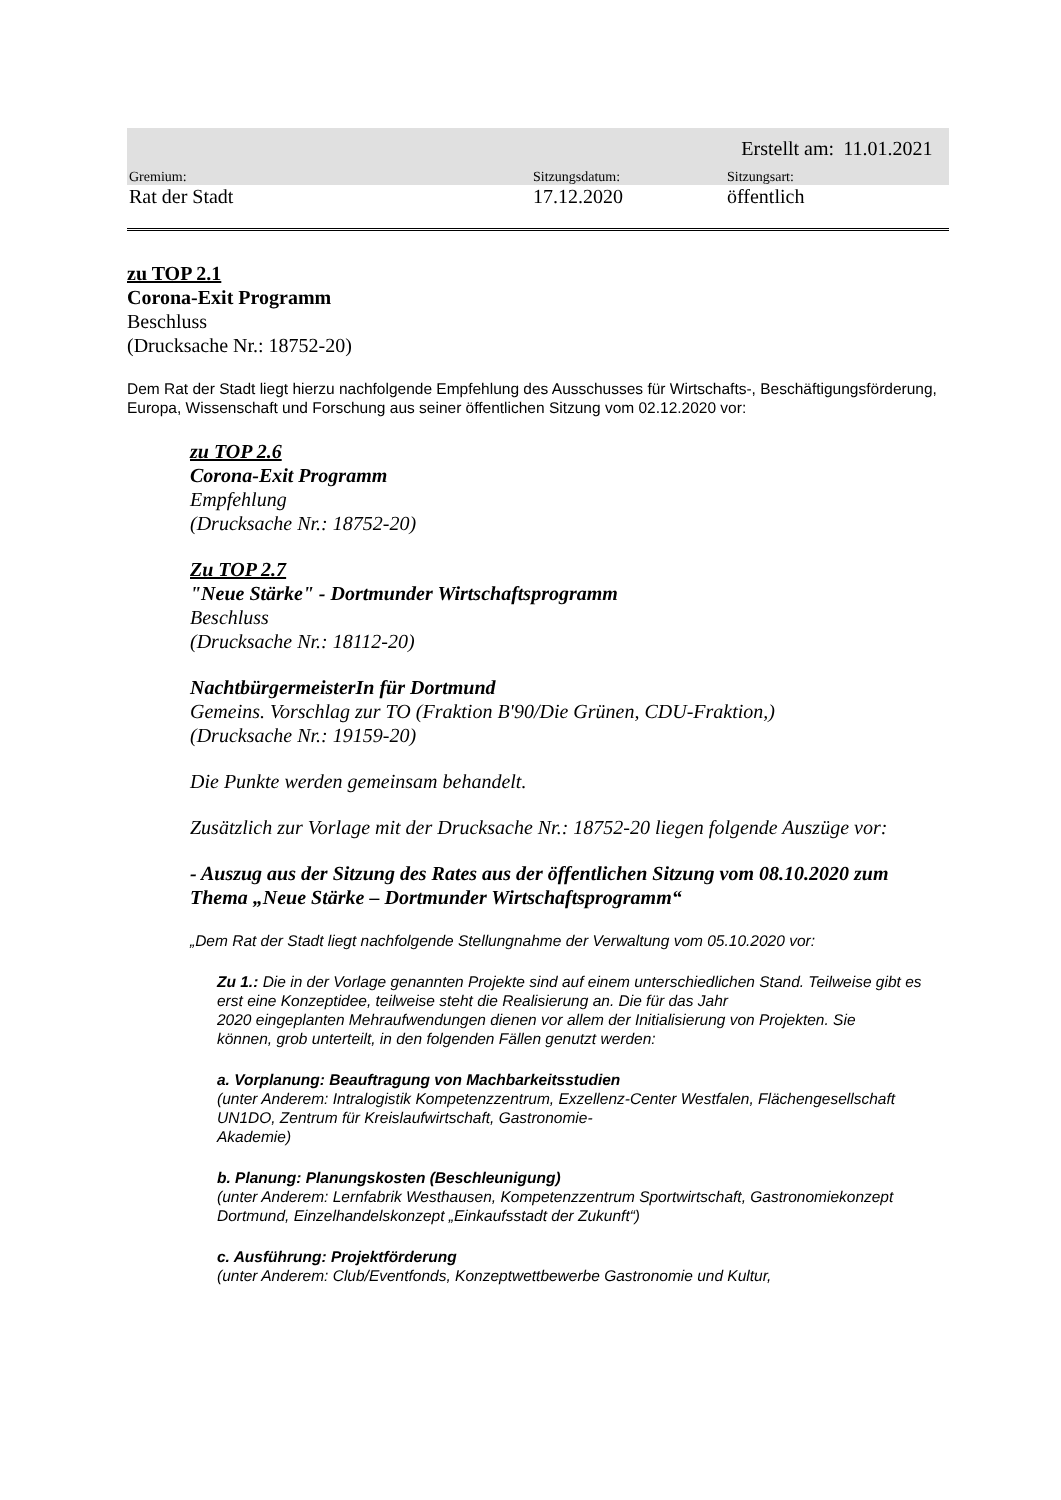| | | Erstellt am: | 11.01.2021 |
| Gremium: | Sitzungsdatum: | Sitzungsart: | |
| Rat der Stadt | 17.12.2020 | öffentlich | |
zu TOP 2.1
Corona-Exit Programm
Beschluss
(Drucksache Nr.: 18752-20)
Dem Rat der Stadt liegt hierzu nachfolgende Empfehlung des Ausschusses für Wirtschafts-, Beschäftigungsförderung, Europa, Wissenschaft und Forschung aus seiner öffentlichen Sitzung vom 02.12.2020 vor:
zu TOP 2.6
Corona-Exit Programm
Empfehlung
(Drucksache Nr.: 18752-20)
Zu TOP 2.7
"Neue Stärke" - Dortmunder Wirtschaftsprogramm
Beschluss
(Drucksache Nr.: 18112-20)
NachtbürgermeisterIn für Dortmund
Gemeins. Vorschlag zur TO (Fraktion B'90/Die Grünen, CDU-Fraktion,)
(Drucksache Nr.: 19159-20)
Die Punkte werden gemeinsam behandelt.
Zusätzlich zur Vorlage mit der Drucksache Nr.: 18752-20 liegen folgende Auszüge vor:
- Auszug aus der Sitzung des Rates aus der öffentlichen Sitzung vom 08.10.2020 zum Thema „Neue Stärke – Dortmunder Wirtschaftsprogramm“
„Dem Rat der Stadt liegt nachfolgende Stellungnahme der Verwaltung vom 05.10.2020 vor:
Zu 1.: Die in der Vorlage genannten Projekte sind auf einem unterschiedlichen Stand. Teilweise gibt es erst eine Konzeptidee, teilweise steht die Realisierung an. Die für das Jahr
2020 eingeplanten Mehraufwendungen dienen vor allem der Initialisierung von Projekten. Sie
können, grob unterteilt, in den folgenden Fällen genutzt werden:
a. Vorplanung: Beauftragung von Machbarkeitsstudien
(unter Anderem: Intralogistik Kompetenzzentrum, Exzellenz-Center Westfalen, Flächengesellschaft UN1DO, Zentrum für Kreislaufwirtschaft, Gastronomie-
Akademie)
b. Planung: Planungskosten (Beschleunigung)
(unter Anderem: Lernfabrik Westhausen, Kompetenzzentrum Sportwirtschaft, Gastronomiekonzept Dortmund, Einzelhandelskonzept „Einkaufsstadt der Zukunft“)
c. Ausführung: Projektförderung
(unter Anderem: Club/Eventfonds, Konzeptwettbewerbe Gastronomie und Kultur,